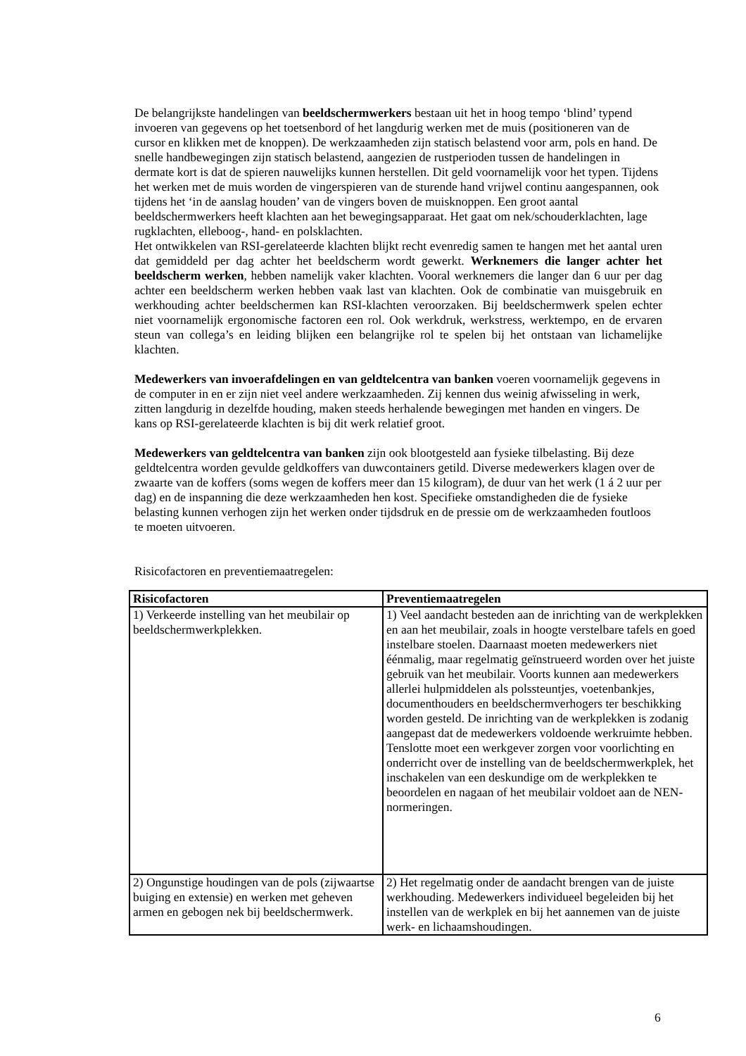De belangrijkste handelingen van beeldschermwerkers bestaan uit het in hoog tempo ‘blind’ typend invoeren van gegevens op het toetsenbord of het langdurig werken met de muis (positioneren van de cursor en klikken met de knoppen). De werkzaamheden zijn statisch belastend voor arm, pols en hand. De snelle handbewegingen zijn statisch belastend, aangezien de rustperioden tussen de handelingen in dermate kort is dat de spieren nauwelijks kunnen herstellen. Dit geld voornamelijk voor het typen. Tijdens het werken met de muis worden de vingerspieren van de sturende hand vrijwel continu aangespannen, ook tijdens het ‘in de aanslag houden’ van de vingers boven de muisknoppen. Een groot aantal beeldschermwerkers heeft klachten aan het bewegingsapparaat. Het gaat om nek/schouderklachten, lage rugklachten, elleboog-, hand- en polsklachten.
Het ontwikkelen van RSI-gerelateerde klachten blijkt recht evenredig samen te hangen met het aantal uren dat gemiddeld per dag achter het beeldscherm wordt gewerkt. Werknemers die langer achter het beeldscherm werken, hebben namelijk vaker klachten. Vooral werknemers die langer dan 6 uur per dag achter een beeldscherm werken hebben vaak last van klachten. Ook de combinatie van muisgebruik en werkhouding achter beeldschermen kan RSI-klachten veroorzaken. Bij beeldschermwerk spelen echter niet voornamelijk ergonomische factoren een rol. Ook werkdruk, werkstress, werktempo, en de ervaren steun van collega’s en leiding blijken een belangrijke rol te spelen bij het ontstaan van lichamelijke klachten.
Medewerkers van invoerafdelingen en van geldtelcentra van banken voeren voornamelijk gegevens in de computer in en er zijn niet veel andere werkzaamheden. Zij kennen dus weinig afwisseling in werk, zitten langdurig in dezelfde houding, maken steeds herhalende bewegingen met handen en vingers. De kans op RSI-gerelateerde klachten is bij dit werk relatief groot.
Medewerkers van geldtelcentra van banken zijn ook blootgesteld aan fysieke tilbelasting. Bij deze geldtelcentra worden gevulde geldkoffers van duwcontainers getild. Diverse medewerkers klagen over de zwaarte van de koffers (soms wegen de koffers meer dan 15 kilogram), de duur van het werk (1 á 2 uur per dag) en de inspanning die deze werkzaamheden hen kost. Specifieke omstandigheden die de fysieke belasting kunnen verhogen zijn het werken onder tijdsdruk en de pressie om de werkzaamheden foutloos te moeten uitvoeren.
Risicofactoren en preventiemaatregelen:
| Risicofactoren | Preventiemaatregelen |
| --- | --- |
| 1) Verkeerde instelling van het meubilair op beeldschermwerkplekken. | 1) Veel aandacht besteden aan de inrichting van de werkplekken en aan het meubilair, zoals in hoogte verstelbare tafels en goed instelbare stoelen. Daarnaast moeten medewerkers niet éénmalig, maar regelmatig geïnstrueerd worden over het juiste gebruik van het meubilair. Voorts kunnen aan medewerkers allerlei hulpmiddelen als polssteuntjes, voetenbankjes, documenthouders en beeldschermverhogers ter beschikking worden gesteld. De inrichting van de werkplekken is zodanig aangepast dat de medewerkers voldoende werkruimte hebben. Tenslotte moet een werkgever zorgen voor voorlichting en onderricht over de instelling van de beeldschermwerkplek, het inschakelen van een deskundige om de werkplekken te beoordelen en nagaan of het meubilair voldoet aan de NEN-normeringen. |
| 2) Ongunstige houdingen van de pols (zijwaartse buiging en extensie) en werken met geheven armen en gebogen nek bij beeldschermwerk. | 2) Het regelmatig onder de aandacht brengen van de juiste werkhouding. Medewerkers individueel begeleiden bij het instellen van de werkplek en bij het aannemen van de juiste werk- en lichaamshoudingen. |
6